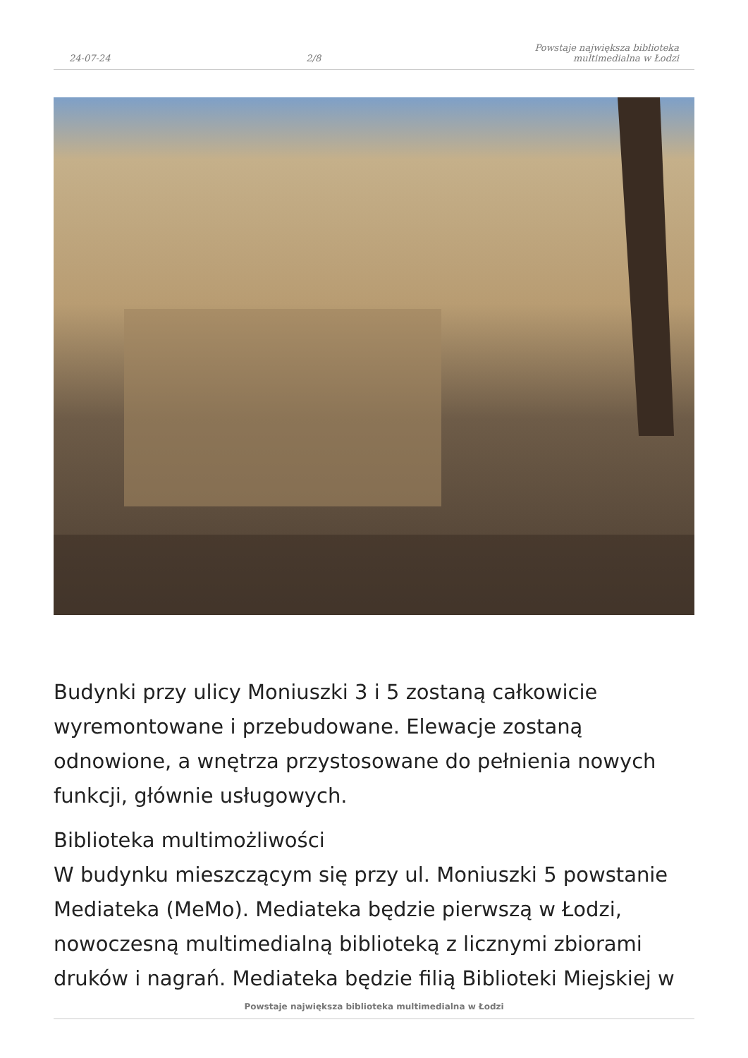24-07-24 2/8 Powstaje największa biblioteka multimedialna w Łodzi
Budynki przy ulicy Moniuszki 3 i 5 zostaną całkowicie wyremontowane i przebudowane. Elewacje zostaną odnowione, a wnętrza przystosowane do pełnienia nowych funkcji, głównie usługowych.
Biblioteka multimożliwości
W budynku mieszczącym się przy ul. Moniuszki 5 powstanie Mediateka (MeMo). Mediateka będzie pierwszą w Łodzi, nowoczesną multimedialną biblioteką z licznymi zbiorami druków i nagrań. Mediateka będzie filią Biblioteki Miejskiej w
Powstaje największa biblioteka multimedialna w Łodzi